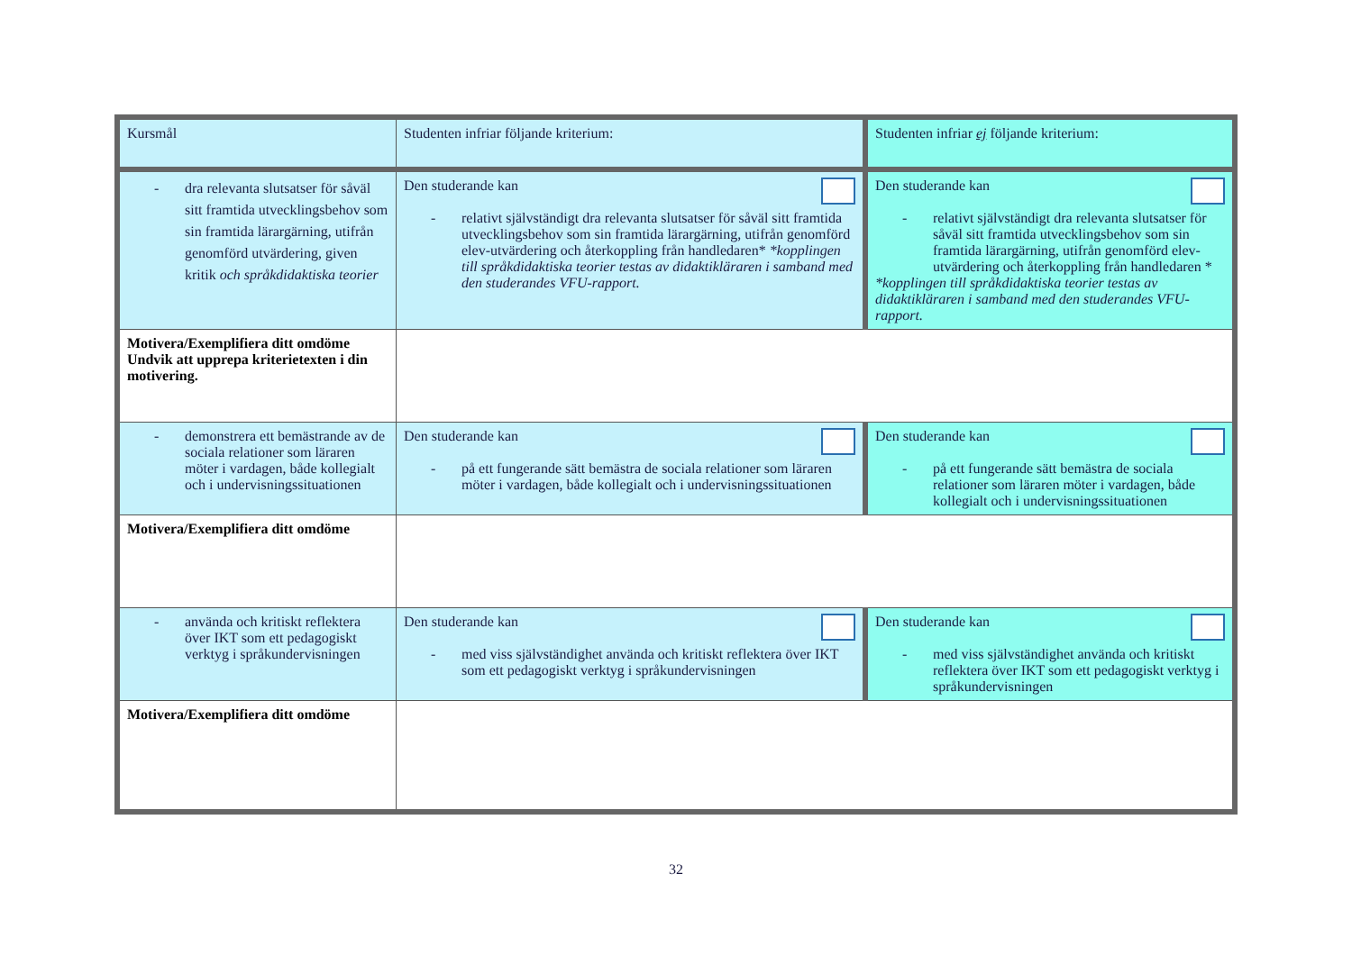| Kursmål | Studenten infriar följande kriterium: | Studenten infriar ej följande kriterium: |
| - dra relevanta slutsatser för såväl sitt framtida utvecklingsbehov som sin framtida lärargärning, utifrån genomförd utvärdering, given kritik och språkdidaktiska teorier | Den studerande kan - relativt självständigt dra relevanta slutsatser för såväl sitt framtida utvecklingsbehov som sin framtida lärargärning, utifrån genomförd elev-utvärdering och återkoppling från handledaren* *kopplingen till språkdidaktiska teorier testas av didaktikläraren i samband med den studerandes VFU-rapport. | Den studerande kan - relativt självständigt dra relevanta slutsatser för såväl sitt framtida utvecklingsbehov som sin framtida lärargärning, utifrån genomförd elev-utvärdering och återkoppling från handledaren * *kopplingen till språkdidaktiska teorier testas av didaktikläraren i samband med den studerandes VFU-rapport. |
| Motivera/Exemplifiera ditt omdöme Undvik att upprepa kriterietexten i din motivering. | | |
| - demonstrera ett bemästrande av de sociala relationer som läraren möter i vardagen, både kollegialt och i undervisningssituationen | Den studerande kan - på ett fungerande sätt bemästra de sociala relationer som läraren möter i vardagen, både kollegialt och i undervisningssituationen | Den studerande kan - på ett fungerande sätt bemästra de sociala relationer som läraren möter i vardagen, både kollegialt och i undervisningssituationen |
| Motivera/Exemplifiera ditt omdöme | | |
| - använda och kritiskt reflektera över IKT som ett pedagogiskt verktyg i språkundervisningen | Den studerande kan - med viss självständighet använda och kritiskt reflektera över IKT som ett pedagogiskt verktyg i språkundervisningen | Den studerande kan - med viss självständighet använda och kritiskt reflektera över IKT som ett pedagogiskt verktyg i språkundervisningen |
| Motivera/Exemplifiera ditt omdöme | | |
32